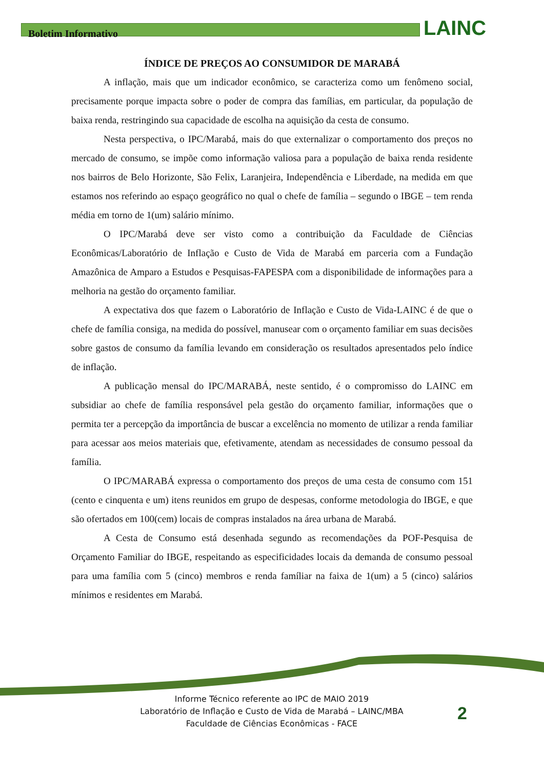Boletim Informativo
LAINC
ÍNDICE DE PREÇOS AO CONSUMIDOR DE MARABÁ
A inflação, mais que um indicador econômico, se caracteriza como um fenômeno social, precisamente porque impacta sobre o poder de compra das famílias, em particular, da população de baixa renda, restringindo sua capacidade de escolha na aquisição da cesta de consumo.
Nesta perspectiva, o IPC/Marabá, mais do que externalizar o comportamento dos preços no mercado de consumo, se impõe como informação valiosa para a população de baixa renda residente nos bairros de Belo Horizonte, São Felix, Laranjeira, Independência e Liberdade, na medida em que estamos nos referindo ao espaço geográfico no qual o chefe de família – segundo o IBGE – tem renda média em torno de 1(um) salário mínimo.
O IPC/Marabá deve ser visto como a contribuição da Faculdade de Ciências Econômicas/Laboratório de Inflação e Custo de Vida de Marabá em parceria com a Fundação Amazônica de Amparo a Estudos e Pesquisas-FAPESPA com a disponibilidade de informações para a melhoria na gestão do orçamento familiar.
A expectativa dos que fazem o Laboratório de Inflação e Custo de Vida-LAINC é de que o chefe de família consiga, na medida do possível, manusear com o orçamento familiar em suas decisões sobre gastos de consumo da família levando em consideração os resultados apresentados pelo índice de inflação.
A publicação mensal do IPC/MARABÁ, neste sentido, é o compromisso do LAINC em subsidiar ao chefe de família responsável pela gestão do orçamento familiar, informações que o permita ter a percepção da importância de buscar a excelência no momento de utilizar a renda familiar para acessar aos meios materiais que, efetivamente, atendam as necessidades de consumo pessoal da família.
O IPC/MARABÁ expressa o comportamento dos preços de uma cesta de consumo com 151 (cento e cinquenta e um) itens reunidos em grupo de despesas, conforme metodologia do IBGE, e que são ofertados em 100(cem) locais de compras instalados na área urbana de Marabá.
A Cesta de Consumo está desenhada segundo as recomendações da POF-Pesquisa de Orçamento Familiar do IBGE, respeitando as especificidades locais da demanda de consumo pessoal para uma família com 5 (cinco) membros e renda famíliar na faixa de 1(um) a 5 (cinco) salários mínimos e residentes em Marabá.
Informe Técnico referente ao IPC de MAIO 2019
Laboratório de Inflação e Custo de Vida de Marabá – LAINC/MBA
Faculdade de Ciências Econômicas - FACE
2